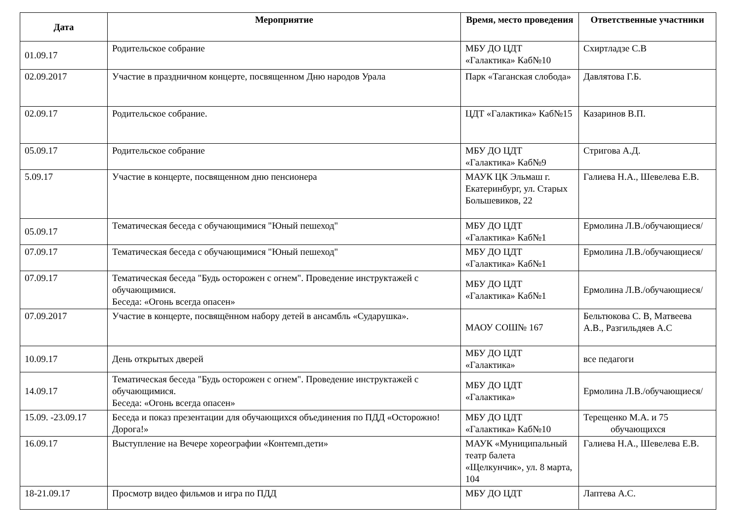| Дата | Мероприятие | Время, место проведения | Ответственные участники |
| --- | --- | --- | --- |
| 01.09.17 | Родительское собрание | МБУ ДО ЦДТ «Галактика» Каб№10 | Схиртладзе С.В |
| 02.09.2017 | Участие в праздничном концерте, посвященном Дню народов Урала | Парк «Таганская слобода» | Давлятова Г.Б. |
| 02.09.17 | Родительское собрание. | ЦДТ «Галактика» Каб№15 | Казаринов В.П. |
| 05.09.17 | Родительское собрание | МБУ ДО ЦДТ «Галактика» Каб№9 | Стригова А.Д. |
| 5.09.17 | Участие в концерте, посвященном дню пенсионера | МАУК ЦК Эльмаш г. Екатеринбург, ул. Старых Большевиков, 22 | Галиева Н.А., Шевелева Е.В. |
| 05.09.17 | Тематическая беседа с обучающимися "Юный пешеход" | МБУ ДО ЦДТ «Галактика» Каб№1 | Ермолина Л.В./обучающиеся/ |
| 07.09.17 | Тематическая беседа с обучающимися "Юный пешеход" | МБУ ДО ЦДТ «Галактика» Каб№1 | Ермолина Л.В./обучающиеся/ |
| 07.09.17 | Тематическая беседа "Будь осторожен с огнем". Проведение инструктажей с обучающимися. Беседа: «Огонь всегда опасен» | МБУ ДО ЦДТ «Галактика» Каб№1 | Ермолина Л.В./обучающиеся/ |
| 07.09.2017 | Участие в концерте, посвящённом набору детей в ансамбль «Сударушка». | МАОУ СОШ№ 167 | Бельтюкова С. В, Матвеева А.В., Разгильдяев А.С |
| 10.09.17 | День открытых дверей | МБУ ДО ЦДТ «Галактика» | все педагоги |
| 14.09.17 | Тематическая беседа "Будь осторожен с огнем". Проведение инструктажей с обучающимися. Беседа: «Огонь всегда опасен» | МБУ ДО ЦДТ «Галактика» | Ермолина Л.В./обучающиеся/ |
| 15.09. -23.09.17 | Беседа и показ презентации для обучающихся объединения по ПДД «Осторожно! Дорога!» | МБУ ДО ЦДТ «Галактика» Каб№10 | Терещенко М.А. и 75 обучающихся |
| 16.09.17 | Выступление на Вечере хореографии «Контемп.дети» | МАУК «Муниципальный театр балета «Щелкунчик», ул. 8 марта, 104 | Галиева Н.А., Шевелева Е.В. |
| 18-21.09.17 | Просмотр видео фильмов и игра по ПДД | МБУ ДО ЦДТ | Лаптева А.С. |